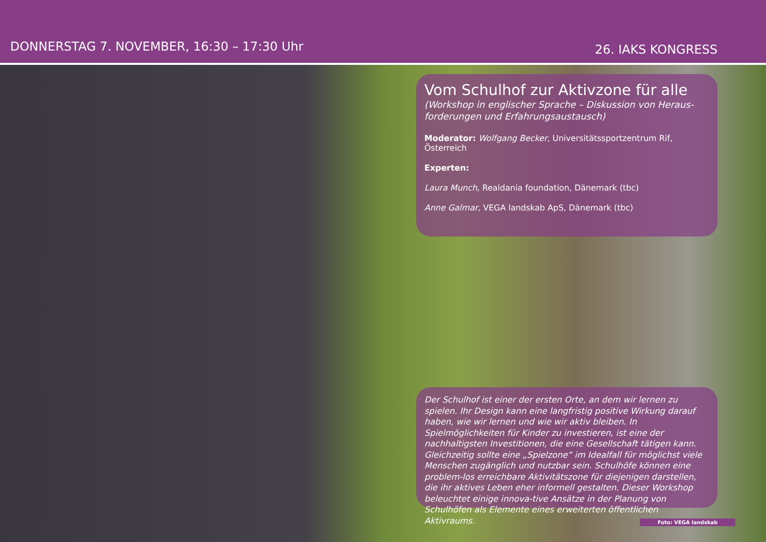DONNERSTAG 7. NOVEMBER, 16:30 – 17:30 Uhr
26. IAKS KONGRESS
Vom Schulhof zur Aktivzone für alle
(Workshop in englischer Sprache – Diskussion von Heraus-forderungen und Erfahrungsaustausch)
Moderator: Wolfgang Becker, Universitätssportzentrum Rif, Österreich
Experten:
Laura Munch, Realdania foundation, Dänemark (tbc)
Anne Galmar, VEGA landskab ApS, Dänemark (tbc)
Der Schulhof ist einer der ersten Orte, an dem wir lernen zu spielen. Ihr Design kann eine langfristig positive Wirkung darauf haben, wie wir lernen und wie wir aktiv bleiben. In Spielmöglichkeiten für Kinder zu investieren, ist eine der nachhaltigsten Investitionen, die eine Gesellschaft tätigen kann. Gleichzeitig sollte eine „Spielzone“ im Idealfall für möglichst viele Menschen zugänglich und nutzbar sein. Schulhöfe können eine problem-los erreichbare Aktivitätszone für diejenigen darstellen, die ihr aktives Leben eher informell gestalten. Dieser Workshop beleuchtet einige innova-tive Ansätze in der Planung von Schulhöfen als Elemente eines erweiterten öffentlichen Aktivraums.
Foto: VEGA landskab